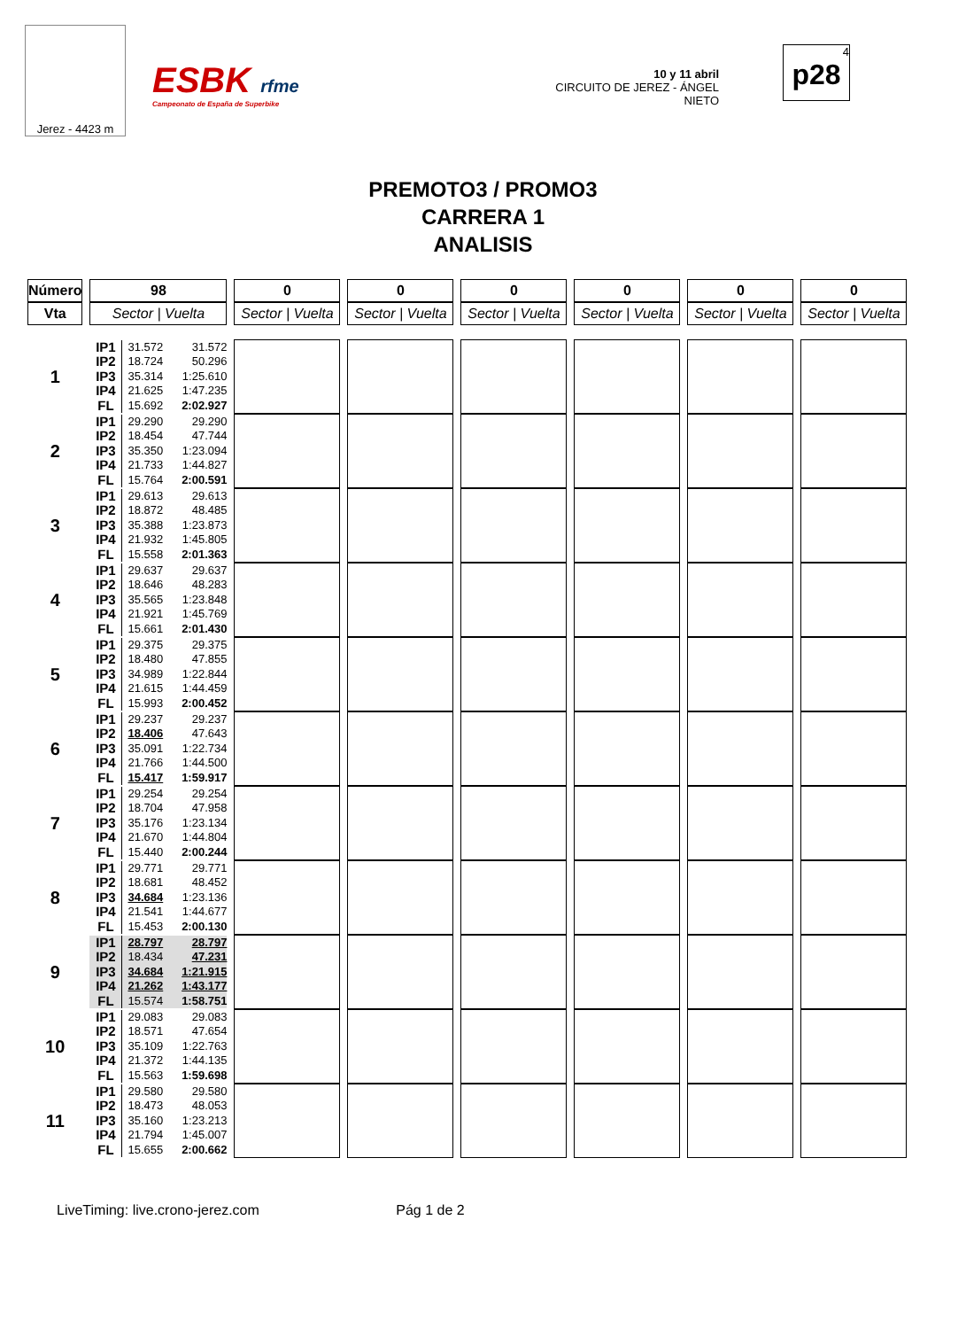Jerez - 4423 m
ESBK rfme
Campeonato de España de Superbike
10 y 11 abril
CIRCUITO DE JEREZ - ÁNGEL NIETO
4
p28
PREMOTO3 / PROMO3
CARRERA 1
ANALISIS
| Número | 98 | 0 | 0 | 0 | 0 | 0 | 0 |
| --- | --- | --- | --- | --- | --- | --- | --- |
| Vta | Sector / Vuelta | Sector / Vuelta | Sector / Vuelta | Sector / Vuelta | Sector / Vuelta | Sector / Vuelta | Sector / Vuelta |
| 1 | IP1 IP2 IP3 IP4 FL 31.572 18.724 35.314 21.625 15.692 31.572 50.296 1:25.610 1:47.235 2:02.927 | | | | | | |
| 2 | IP1 IP2 IP3 IP4 FL 29.290 18.454 35.350 21.733 15.764 29.290 47.744 1:23.094 1:44.827 2:00.591 | | | | | | |
| 3 | IP1 IP2 IP3 IP4 FL 29.613 18.872 35.388 21.932 15.558 29.613 48.485 1:23.873 1:45.805 2:01.363 | | | | | | |
| 4 | IP1 IP2 IP3 IP4 FL 29.637 18.646 35.565 21.921 15.661 29.637 48.283 1:23.848 1:45.769 2:01.430 | | | | | | |
| 5 | IP1 IP2 IP3 IP4 FL 29.375 18.480 34.989 21.615 15.993 29.375 47.855 1:22.844 1:44.459 2:00.452 | | | | | | |
| 6 | IP1 IP2 IP3 IP4 FL 29.237 18.406 35.091 21.766 15.417 29.237 47.643 1:22.734 1:44.500 1:59.917 | | | | | | |
| 7 | IP1 IP2 IP3 IP4 FL 29.254 18.704 35.176 21.670 15.440 29.254 47.958 1:23.134 1:44.804 2:00.244 | | | | | | |
| 8 | IP1 IP2 IP3 IP4 FL 29.771 18.681 34.684 21.541 15.453 29.771 48.452 1:23.136 1:44.677 2:00.130 | | | | | | |
| 9 | IP1 IP2 IP3 IP4 FL 28.797 18.434 34.684 21.262 15.574 28.797 47.231 1:21.915 1:43.177 1:58.751 | | | | | | |
| 10 | IP1 IP2 IP3 IP4 FL 29.083 18.571 35.109 21.372 15.563 29.083 47.654 1:22.763 1:44.135 1:59.698 | | | | | | |
| 11 | IP1 IP2 IP3 IP4 FL 29.580 18.473 35.160 21.794 15.655 29.580 48.053 1:23.213 1:45.007 2:00.662 | | | | | | |
LiveTiming: live.crono-jerez.com Pág 1 de 2